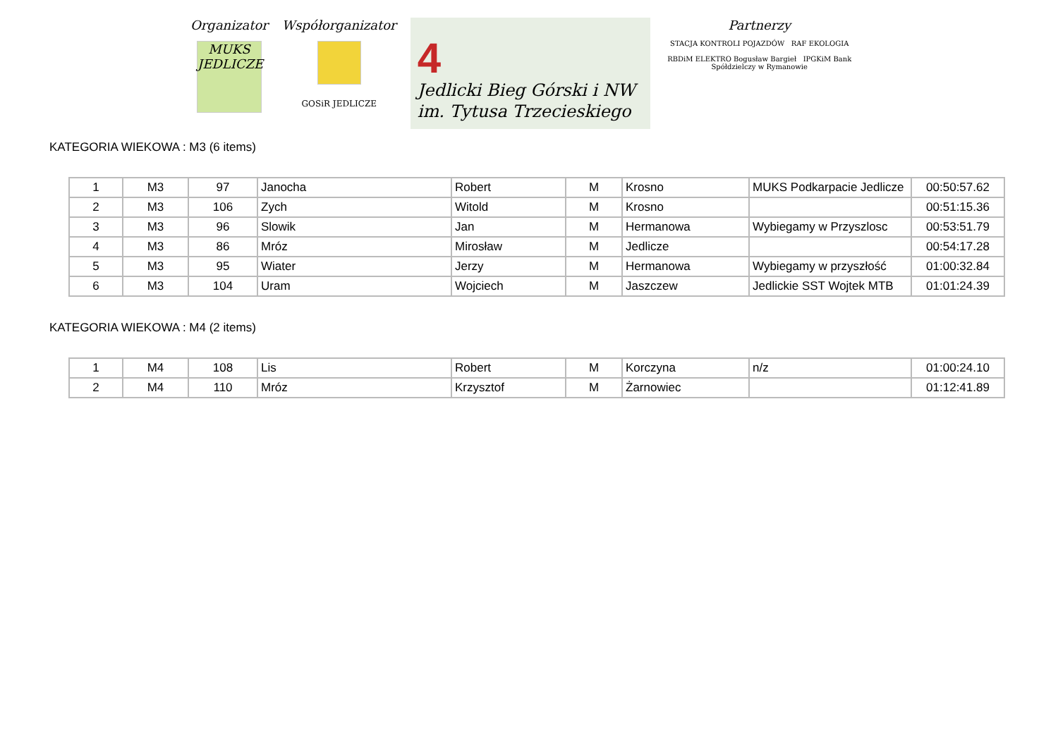Organizator
MUKS
JEDLICZE
Współorganizator
GOSiR JEDLICZE
4
Jedlicki Bieg Górski i NW
im. Tytusa Trzecieskiego
Partnerzy
STACJA KONTROLI POJAZDÓW RAF EKOLOGIA
RBDiM ELEKTRO Bogusław Bargieł IPGKiM Bank Spółdzielczy w Rymanowie
KATEGORIA WIEKOWA : M3 (6 items)
| 1 | M3 | 97 | Janocha | Robert | M | Krosno | MUKS Podkarpacie Jedlicze | 00:50:57.62 |
| 2 | M3 | 106 | Zych | Witold | M | Krosno | | 00:51:15.36 |
| 3 | M3 | 96 | Slowik | Jan | M | Hermanowa | Wybiegamy w Przyszlosc | 00:53:51.79 |
| 4 | M3 | 86 | Mróz | Mirosław | M | Jedlicze | | 00:54:17.28 |
| 5 | M3 | 95 | Wiater | Jerzy | M | Hermanowa | Wybiegamy w przyszłość | 01:00:32.84 |
| 6 | M3 | 104 | Uram | Wojciech | M | Jaszczew | Jedlickie SST Wojtek MTB | 01:01:24.39 |
KATEGORIA WIEKOWA : M4 (2 items)
| 1 | M4 | 108 | Lis | Robert | M | Korczyna | n/z | 01:00:24.10 |
| 2 | M4 | 110 | Mróz | Krzysztof | M | Żarnowiec | | 01:12:41.89 |